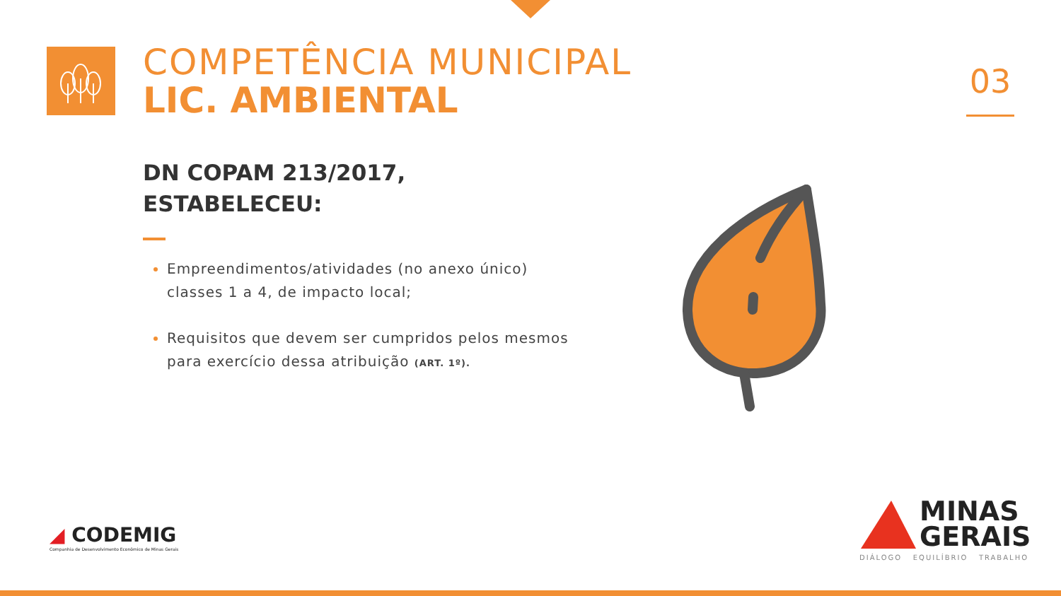COMPETÊNCIA MUNICIPAL
LIC. AMBIENTAL
03
DN COPAM 213/2017,
ESTABELECEU:
Empreendimentos/atividades (no anexo único) classes 1 a 4, de impacto local;
Requisitos que devem ser cumpridos pelos mesmos para exercício dessa atribuição (ART. 1º).
◢ CODEMIG
Companhia de Desenvolvimento Econômico de Minas Gerais
MINAS
GERAIS
DIÁLOGO EQUILÍBRIO TRABALHO